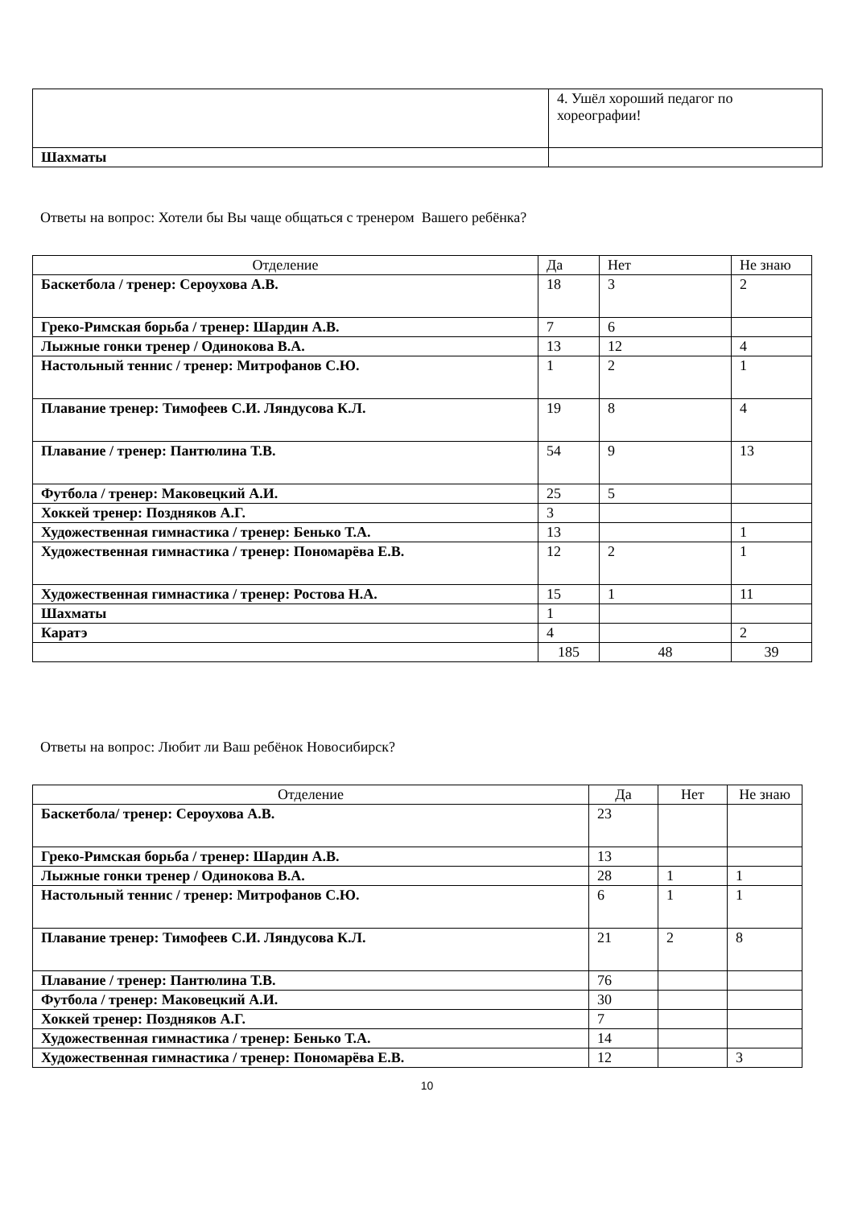| | 4. Ушёл хороший педагог по хореографии! |
| Шахматы | |
Ответы на вопрос: Хотели бы Вы чаще общаться с тренером Вашего ребёнка?
| Отделение | Да | Нет | Не знаю |
| --- | --- | --- | --- |
| Баскетбола / тренер: Сероухова А.В. | 18 | 3 | 2 |
| Греко-Римская борьба / тренер: Шардин А.В. | 7 | 6 | |
| Лыжные гонки тренер / Одинокова В.А. | 13 | 12 | 4 |
| Настольный теннис / тренер: Митрофанов С.Ю. | 1 | 2 | 1 |
| Плавание тренер: Тимофеев С.И. Ляндусова К.Л. | 19 | 8 | 4 |
| Плавание / тренер: Пантюлина Т.В. | 54 | 9 | 13 |
| Футбола / тренер: Маковецкий А.И. | 25 | 5 | |
| Хоккей тренер: Поздняков А.Г. | 3 | | |
| Художественная гимнастика / тренер: Бенько Т.А. | 13 | | 1 |
| Художественная гимнастика / тренер: Пономарёва Е.В. | 12 | 2 | 1 |
| Художественная гимнастика / тренер: Ростова Н.А. | 15 | 1 | 11 |
| Шахматы | 1 | | |
| Каратэ | 4 | | 2 |
| | 185 | 48 | 39 |
Ответы на вопрос: Любит ли Ваш ребёнок Новосибирск?
| Отделение | Да | Нет | Не знаю |
| --- | --- | --- | --- |
| Баскетбола/ тренер: Сероухова А.В. | 23 | | |
| Греко-Римская борьба / тренер: Шардин А.В. | 13 | | |
| Лыжные гонки тренер / Одинокова В.А. | 28 | 1 | 1 |
| Настольный теннис / тренер: Митрофанов С.Ю. | 6 | 1 | 1 |
| Плавание тренер: Тимофеев С.И. Ляндусова К.Л. | 21 | 2 | 8 |
| Плавание / тренер: Пантюлина Т.В. | 76 | | |
| Футбола / тренер: Маковецкий А.И. | 30 | | |
| Хоккей тренер: Поздняков А.Г. | 7 | | |
| Художественная гимнастика / тренер: Бенько Т.А. | 14 | | |
| Художественная гимнастика / тренер: Пономарёва Е.В. | 12 | | 3 |
10